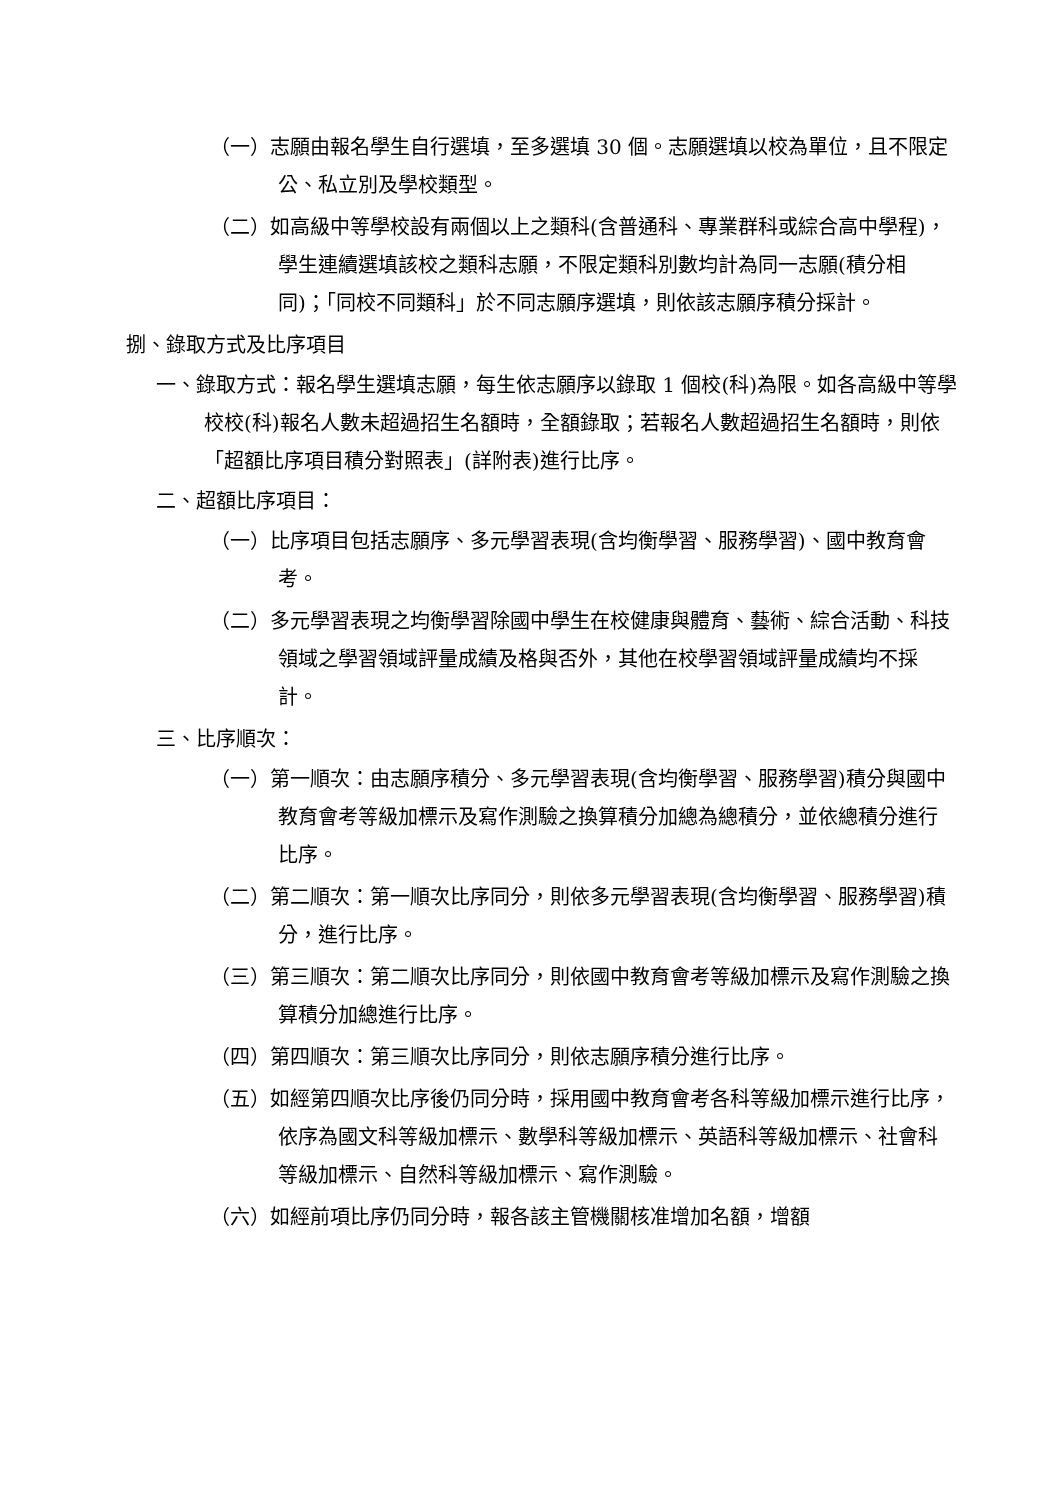（一）志願由報名學生自行選填，至多選填 30 個。志願選填以校為單位，且不限定公、私立別及學校類型。
（二）如高級中等學校設有兩個以上之類科(含普通科、專業群科或綜合高中學程)，學生連續選填該校之類科志願，不限定類科別數均計為同一志願(積分相同)；「同校不同類科」於不同志願序選填，則依該志願序積分採計。
捌、錄取方式及比序項目
一、錄取方式：報名學生選填志願，每生依志願序以錄取 1 個校(科)為限。如各高級中等學校校(科)報名人數未超過招生名額時，全額錄取；若報名人數超過招生名額時，則依「超額比序項目積分對照表」(詳附表)進行比序。
二、超額比序項目：
（一）比序項目包括志願序、多元學習表現(含均衡學習、服務學習)、國中教育會考。
（二）多元學習表現之均衡學習除國中學生在校健康與體育、藝術、綜合活動、科技領域之學習領域評量成績及格與否外，其他在校學習領域評量成績均不採計。
三、比序順次：
（一）第一順次：由志願序積分、多元學習表現(含均衡學習、服務學習)積分與國中教育會考等級加標示及寫作測驗之換算積分加總為總積分，並依總積分進行比序。
（二）第二順次：第一順次比序同分，則依多元學習表現(含均衡學習、服務學習)積分，進行比序。
（三）第三順次：第二順次比序同分，則依國中教育會考等級加標示及寫作測驗之換算積分加總進行比序。
（四）第四順次：第三順次比序同分，則依志願序積分進行比序。
（五）如經第四順次比序後仍同分時，採用國中教育會考各科等級加標示進行比序，依序為國文科等級加標示、數學科等級加標示、英語科等級加標示、社會科等級加標示、自然科等級加標示、寫作測驗。
（六）如經前項比序仍同分時，報各該主管機關核准增加名額，增額